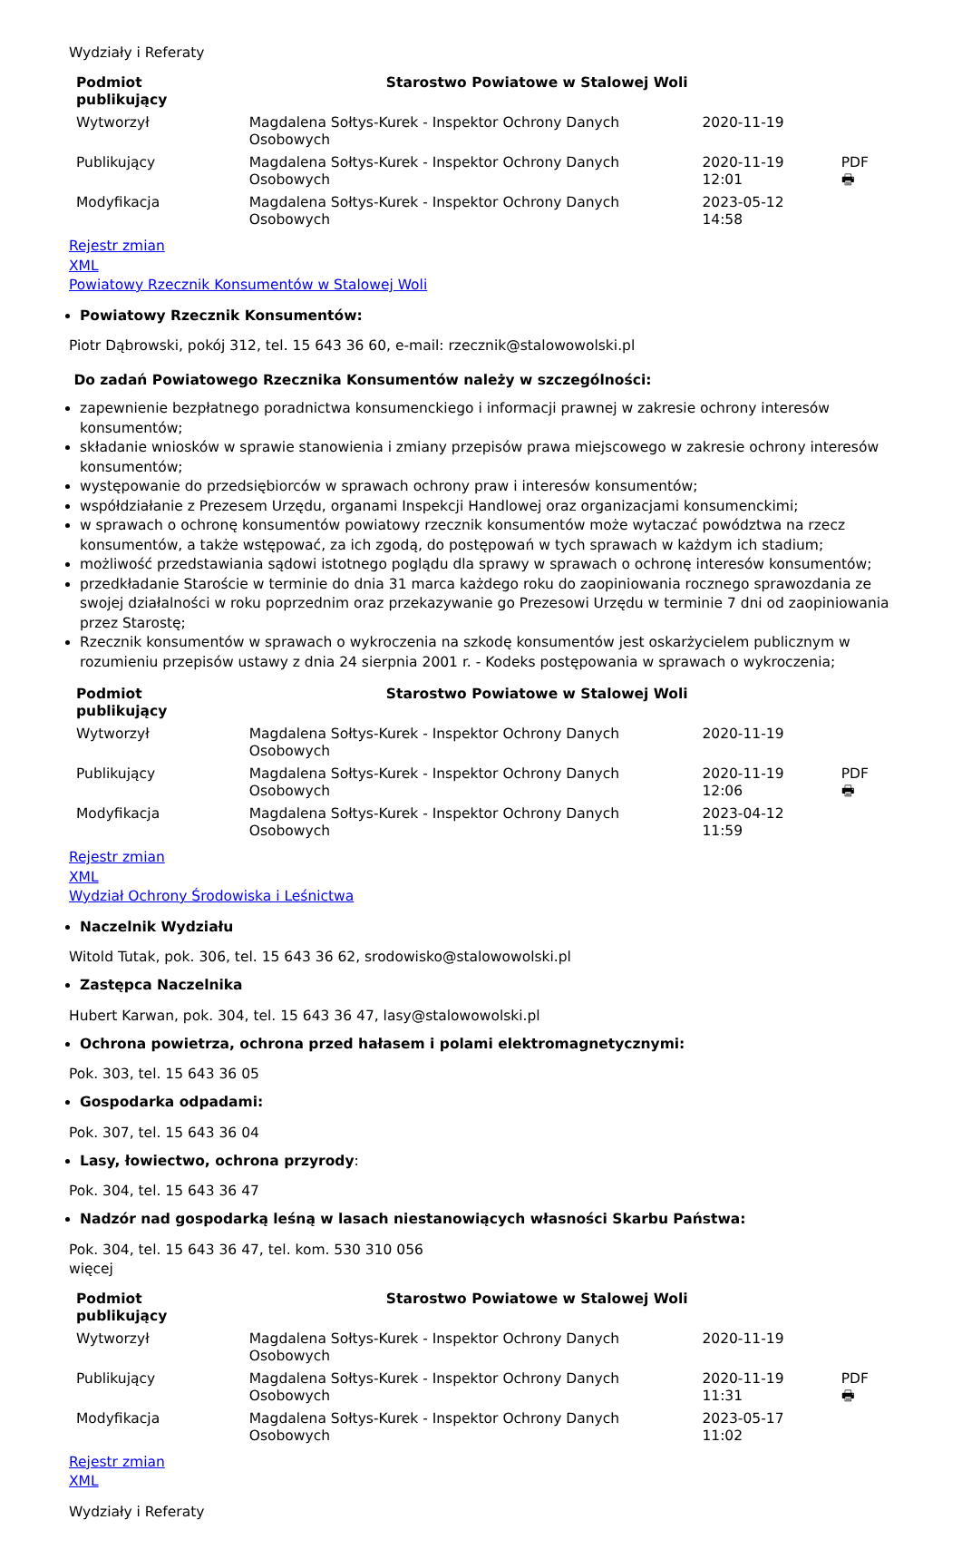Wydziały i Referaty
| Podmiot publikujący | Starostwo Powiatowe w Stalowej Woli | | |
| Wytworzył | Magdalena Sołtys-Kurek - Inspektor Ochrony Danych Osobowych | 2020-11-19 | PDF 🖶 |
| Publikujący | Magdalena Sołtys-Kurek - Inspektor Ochrony Danych Osobowych | 2020-11-19 12:01 | |
| Modyfikacja | Magdalena Sołtys-Kurek - Inspektor Ochrony Danych Osobowych | 2023-05-12 14:58 | |
Rejestr zmian
XML
Powiatowy Rzecznik Konsumentów w Stalowej Woli
Powiatowy Rzecznik Konsumentów:
Piotr Dąbrowski, pokój 312, tel. 15 643 36 60, e-mail: rzecznik@stalowowolski.pl
Do zadań Powiatowego Rzecznika Konsumentów należy w szczególności:
zapewnienie bezpłatnego poradnictwa konsumenckiego i informacji prawnej w zakresie ochrony interesów konsumentów;
składanie wniosków w sprawie stanowienia i zmiany przepisów prawa miejscowego w zakresie ochrony interesów konsumentów;
występowanie do przedsiębiorców w sprawach ochrony praw i interesów konsumentów;
współdziałanie z Prezesem Urzędu, organami Inspekcji Handlowej oraz organizacjami konsumenckimi;
w sprawach o ochronę konsumentów powiatowy rzecznik konsumentów może wytaczać powództwa na rzecz konsumentów, a także wstępować, za ich zgodą, do postępowań w tych sprawach w każdym ich stadium;
możliwość przedstawiania sądowi istotnego poglądu dla sprawy w sprawach o ochronę interesów konsumentów;
przedkładanie Staroście w terminie do dnia 31 marca każdego roku do zaopiniowania rocznego sprawozdania ze swojej działalności w roku poprzednim oraz przekazywanie go Prezesowi Urzędu w terminie 7 dni od zaopiniowania przez Starostę;
Rzecznik konsumentów w sprawach o wykroczenia na szkodę konsumentów jest oskarżycielem publicznym w rozumieniu przepisów ustawy z dnia 24 sierpnia 2001 r. - Kodeks postępowania w sprawach o wykroczenia;
| Podmiot publikujący | Starostwo Powiatowe w Stalowej Woli | | |
| Wytworzył | Magdalena Sołtys-Kurek - Inspektor Ochrony Danych Osobowych | 2020-11-19 | PDF 🖶 |
| Publikujący | Magdalena Sołtys-Kurek - Inspektor Ochrony Danych Osobowych | 2020-11-19 12:06 | |
| Modyfikacja | Magdalena Sołtys-Kurek - Inspektor Ochrony Danych Osobowych | 2023-04-12 11:59 | |
Rejestr zmian
XML
Wydział Ochrony Środowiska i Leśnictwa
Naczelnik Wydziału
Witold Tutak, pok. 306, tel. 15 643 36 62, srodowisko@stalowowolski.pl
Zastępca Naczelnika
Hubert Karwan, pok. 304, tel. 15 643 36 47, lasy@stalowowolski.pl
Ochrona powietrza, ochrona przed hałasem i polami elektromagnetycznymi:
Pok. 303, tel. 15 643 36 05
Gospodarka odpadami:
Pok. 307, tel. 15 643 36 04
Lasy, łowiectwo, ochrona przyrody:
Pok. 304, tel. 15 643 36 47
Nadzór nad gospodarką leśną w lasach niestanowiących własności Skarbu Państwa:
Pok. 304, tel. 15 643 36 47, tel. kom. 530 310 056
więcej
| Podmiot publikujący | Starostwo Powiatowe w Stalowej Woli | | |
| Wytworzył | Magdalena Sołtys-Kurek - Inspektor Ochrony Danych Osobowych | 2020-11-19 | PDF 🖶 |
| Publikujący | Magdalena Sołtys-Kurek - Inspektor Ochrony Danych Osobowych | 2020-11-19 11:31 | |
| Modyfikacja | Magdalena Sołtys-Kurek - Inspektor Ochrony Danych Osobowych | 2023-05-17 11:02 | |
Rejestr zmian
XML
Wydziały i Referaty